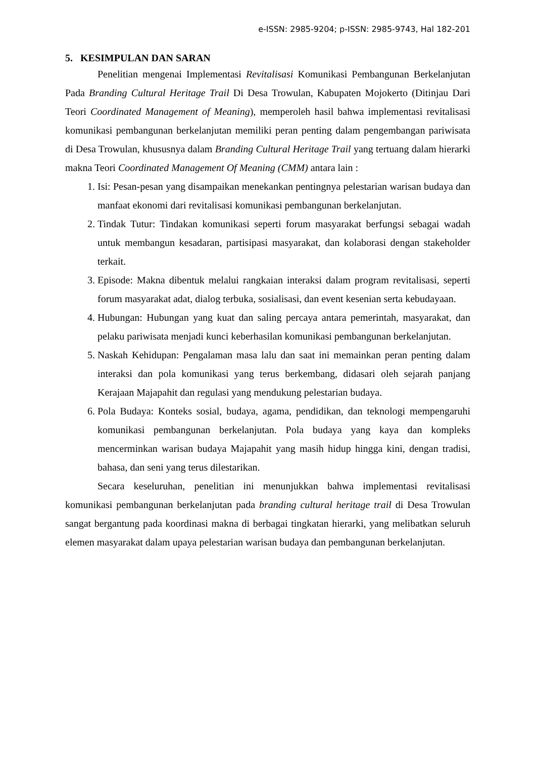e-ISSN: 2985-9204; p-ISSN: 2985-9743, Hal 182-201
5. KESIMPULAN DAN SARAN
Penelitian mengenai Implementasi Revitalisasi Komunikasi Pembangunan Berkelanjutan Pada Branding Cultural Heritage Trail Di Desa Trowulan, Kabupaten Mojokerto (Ditinjau Dari Teori Coordinated Management of Meaning), memperoleh hasil bahwa implementasi revitalisasi komunikasi pembangunan berkelanjutan memiliki peran penting dalam pengembangan pariwisata di Desa Trowulan, khususnya dalam Branding Cultural Heritage Trail yang tertuang dalam hierarki makna Teori Coordinated Management Of Meaning (CMM) antara lain :
1. Isi: Pesan-pesan yang disampaikan menekankan pentingnya pelestarian warisan budaya dan manfaat ekonomi dari revitalisasi komunikasi pembangunan berkelanjutan.
2. Tindak Tutur: Tindakan komunikasi seperti forum masyarakat berfungsi sebagai wadah untuk membangun kesadaran, partisipasi masyarakat, dan kolaborasi dengan stakeholder terkait.
3. Episode: Makna dibentuk melalui rangkaian interaksi dalam program revitalisasi, seperti forum masyarakat adat, dialog terbuka, sosialisasi, dan event kesenian serta kebudayaan.
4. Hubungan: Hubungan yang kuat dan saling percaya antara pemerintah, masyarakat, dan pelaku pariwisata menjadi kunci keberhasilan komunikasi pembangunan berkelanjutan.
5. Naskah Kehidupan: Pengalaman masa lalu dan saat ini memainkan peran penting dalam interaksi dan pola komunikasi yang terus berkembang, didasari oleh sejarah panjang Kerajaan Majapahit dan regulasi yang mendukung pelestarian budaya.
6. Pola Budaya: Konteks sosial, budaya, agama, pendidikan, dan teknologi mempengaruhi komunikasi pembangunan berkelanjutan. Pola budaya yang kaya dan kompleks mencerminkan warisan budaya Majapahit yang masih hidup hingga kini, dengan tradisi, bahasa, dan seni yang terus dilestarikan.
Secara keseluruhan, penelitian ini menunjukkan bahwa implementasi revitalisasi komunikasi pembangunan berkelanjutan pada branding cultural heritage trail di Desa Trowulan sangat bergantung pada koordinasi makna di berbagai tingkatan hierarki, yang melibatkan seluruh elemen masyarakat dalam upaya pelestarian warisan budaya dan pembangunan berkelanjutan.